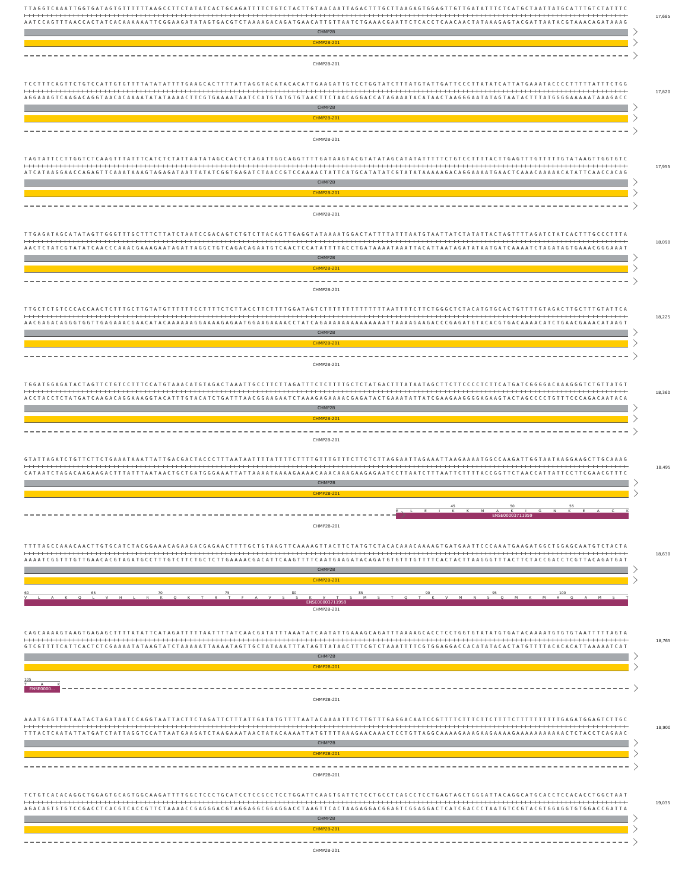TTAGGTCAAATTGGTGATAGTGTTTTTTAAGCCTTCTATATCACTGCAGATTTTCTGTCTACTTGTAACAATTAGACTTTGCTTAAGAGTGGAGTTGTTGATATTTCTCATGCTAATTATGCATTTGTCTATTTC
AATCCAGTTTAACCACTATCACAAAAAATTCGGAAGATATAGTGACGTCTAAAAGACAGATGAACATTGTTAATCTGAAACGAATTCTCACCTCAACAACTATAAAGAGTACGATTAATACGTAAACAGATAAAG
CHMP2B
CHMP2B-201
CHMP2B-201
17,685
TCCTTTCAGTTCTGTCCATTGTGTTTTATATATTTTGAAGCACTTTTATTAGGTACATACACATTGAAGATTGTCCTGGTATCTTTATGTATTGATTCCCTTATATCATTATGAAATACCCCTTTTTATTTCTGG
AGGAAAGTCAAGACAGGTAACACAAAATATATAAAACTTCGTGAAAATAATCCATGTATGTGTAACTTCTAACAGGACCATAGAAATACATAACTAAGGGAATATAGTAATACTTTATGGGGAAAAATAAAGACC
CHMP2B
CHMP2B-201
CHMP2B-201
17,820
TAGTATTCCTTGGTCTCAAGTTTATTTCATCTCTATTAATATAGCCACTCTAGATTGGCAGGTTTTGATAAGTACGTATATAGCATATATTTTTCTGTCCTTTTACTTGAGTTTGTTTTTGTATAAGTTGGTGTC
ATCATAAGGAACCAGAGTTCAAATAAAGTAGAGATAATTATATCGGTGAGATCTAACCGTCCAAAACTATTCATGCATATATCGTATATAAAAAGACAGGAAAATGAACTCAAACAAAAACATATTCAACCACAG
CHMP2B
CHMP2B-201
CHMP2B-201
17,955
TTGAGATAGCATATAGTTGGGTTTGCTTTCTTATCTAATCCGACAGTCTGTCTTACAGTTGAGGTATAAAATGGACTATTTTATTTAATGTAATTATCTATATTACTAGTTTTAGATCTATCACTTTGCCCTTTA
AACTCTATCGTATATCAACCCAAACGAAAGAATAGATTAGGCTGTCAGACAGAATGTCAACTCCATATTTTACCTGATAAAATAAATTACATTAATAGATATAATGATCAAAATCTAGATAGTGAAACGGGAAAT
CHMP2B
CHMP2B-201
CHMP2B-201
18,090
TTGCTCTGTCCCACCAACTCTTTGCTTGTATGTTTTTTCCTTTTCTCTTACCTTCTTTTGGATAGTCTTTTTTTTTTTTTTAATTTTCTTCTGGGCTCTACATGTGCACTGTTTTGTAGACTTGCTTTGTATTCA
AACGAGACAGGGTGGTTGAGAAACGAACATACAAAAAAGGAAAAGAGAATGGAAGAAAACCTATCAGAAAAAAAAAAAAAATTAAAAGAAGACCCGAGATGTACACGTGACAAAACATCTGAACGAAACATAAGT
CHMP2B
CHMP2B-201
CHMP2B-201
18,225
TGGATGGAGATACTAGTTCTGTCCTTTCCATGTAAACATGTAGACTAAATTGCCTTCTTAGATTTCTCTTTTGCTCTATGACTTTATAATAGCTTCTTCCCCTCTTCATGATCGGGGACAAAGGGTCTGTTATGT
ACCTACCTCTATGATCAAGACAGGAAAGGTACATTTGTACATCTGATTTAACGGAAGAATCTAAAGAGAAAACGAGATACTGAAATATTATCGAAGAAGGGGAGAAGTACTAGCCCCTGTTTCCCAGACAATACA
CHMP2B
CHMP2B-201
CHMP2B-201
18,360
GTATTAGATCTGTTCTTCTGAAATAAATTATTGACGACTACCCTTTAATAATTTTATTTTCTTTTGTTTGTTTCTTCTCTTAGGAATTAGAAATTAAGAAAATGGCCAAGATTGGTAATAAGGAAGCTTGCAAAG
CATAATCTAGACAAGAAGACTTTATTTAATAACTGCTGATGGGAAATTATTAAAATAAAAGAAAACAAACAAAGAAGAGAATCCTTAATCTTTAATTCTTTTACCGGTTCTAACCATTATTCCTTCGAACGTTTC
CHMP2B
CHMP2B-201
45 50 55
E L E I K K M A K I G N K E A C K
ENSE00003711959
CHMP2B-201
18,495
TTTTAGCCAAACAACTTGTGCATCTACGGAAACAGAAGACGAGAACTTTTGCTGTAAGTTCAAAAGTTACTTCTATGTCTACACAAACAAAAGTGATGAATTCCCAAATGAAGATGGCTGGAGCAATGTCTACTA
AAAATCGGTTTGTTGAACACGTAGATGCCTTTGTCTTCTGCTCTTGAAAACGACATTCAAGTTTTCAATGAAGATACAGATGTGTTTGTTTTCACTACTTAAGGGTTTACTTCTACCGACCTCGTTACAGATGAT
CHMP2B
CHMP2B-201
60 65 70 75 80 85 90 95 100
V L A K Q L V H L R K Q K T R T F A V S S K V T S M S T Q T K V M N S Q M K M A G A M S T
ENSE00003711959
CHMP2B-201
18,630
CAGCAAAAGTAAGTGAGAGCTTTTATATTCATAGATTTTTAATTTTATCAACGATATTTAAATATCAATATTGAAAGCAGATTTAAAAGCACCTCCTGGTGTATATGTGATACAAAATGTGTGTAATTTTTAGTA
GTCGTTTTCATTCACTCTCGAAAATATAAGTATCTAAAAATTAAAATAGTTGCTATAAATTTATAGTTATAACTTTCGTCTAAATTTTCGTGGAGGACCACATATACACTATGTTTTACACACATTAAAAATCAT
CHMP2B
CHMP2B-201
105
T A K
ENSE0000...
CHMP2B-201
18,765
AAATGAGTTATAATACTAGATAATCCAGGTAATTACTTCTAGATTCTTTATTGATATGTTTTAATACAAAATTTCTTGTTTGAGGACAATCCGTTTTCTTTCTTCTTTTCTTTTTTTTTTGAGATGGAGTCTTGC
TTTACTCAATATTATGATCTATTAGGTCCATTAATGAAGATCTAAGAAATAACTATACAAAATTATGTTTTAAAGAACAAACTCCTGTTAGGCAAAAGAAAGAAGAAAAGAAAAAAAAAAACTCTACCTCAGAACG
CHMP2B
CHMP2B-201
CHMP2B-201
18,900
TCTGTCACACAGGCTGGAGTGCAGTGGCAAGATTTTGGCTCCCTGCATCCTCCGCCTCCTGGATTCAAGTGATTCTCCTGCCTCAGCCTCCTGAGTAGCTGGGATTACAGGCATGCACCTCCACACCTGGCTAAT
AGACAGTGTGTCCGACCTCACGTCACCGTTCTAAAACCGAGGGACGTAGGAGGCGGAGGACCTAAGTTCACTAAGAGGACGGAGTCGGAGGACTCATCGACCCTAATGTCCGTACGTGGAGGTGTGGACCGATTA
CHMP2B
CHMP2B-201
CHMP2B-201
19,035